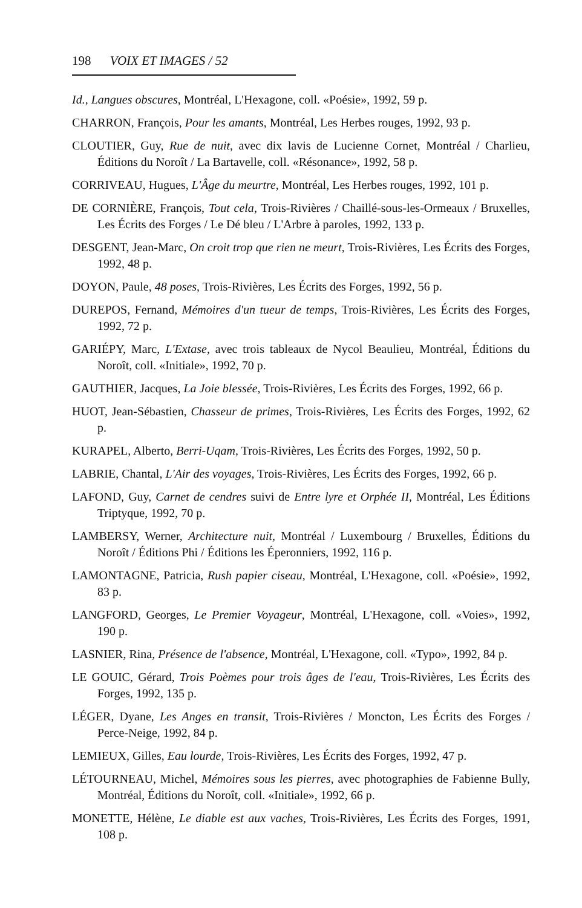198 VOIX ET IMAGES / 52
Id., Langues obscures, Montréal, L'Hexagone, coll. «Poésie», 1992, 59 p.
CHARRON, François, Pour les amants, Montréal, Les Herbes rouges, 1992, 93 p.
CLOUTIER, Guy, Rue de nuit, avec dix lavis de Lucienne Cornet, Montréal / Charlieu, Éditions du Noroît / La Bartavelle, coll. «Résonance», 1992, 58 p.
CORRIVEAU, Hugues, L'Âge du meurtre, Montréal, Les Herbes rouges, 1992, 101 p.
DE CORNIÈRE, François, Tout cela, Trois-Rivières / Chaillé-sous-les-Ormeaux / Bruxelles, Les Écrits des Forges / Le Dé bleu / L'Arbre à paroles, 1992, 133 p.
DESGENT, Jean-Marc, On croit trop que rien ne meurt, Trois-Rivières, Les Écrits des Forges, 1992, 48 p.
DOYON, Paule, 48 poses, Trois-Rivières, Les Écrits des Forges, 1992, 56 p.
DUREPOS, Fernand, Mémoires d'un tueur de temps, Trois-Rivières, Les Écrits des Forges, 1992, 72 p.
GARIÉPY, Marc, L'Extase, avec trois tableaux de Nycol Beaulieu, Montréal, Éditions du Noroît, coll. «Initiale», 1992, 70 p.
GAUTHIER, Jacques, La Joie blessée, Trois-Rivières, Les Écrits des Forges, 1992, 66 p.
HUOT, Jean-Sébastien, Chasseur de primes, Trois-Rivières, Les Écrits des Forges, 1992, 62 p.
KURAPEL, Alberto, Berri-Uqam, Trois-Rivières, Les Écrits des Forges, 1992, 50 p.
LABRIE, Chantal, L'Air des voyages, Trois-Rivières, Les Écrits des Forges, 1992, 66 p.
LAFOND, Guy, Carnet de cendres suivi de Entre lyre et Orphée II, Montréal, Les Éditions Triptyque, 1992, 70 p.
LAMBERSY, Werner, Architecture nuit, Montréal / Luxembourg / Bruxelles, Éditions du Noroît / Éditions Phi / Éditions les Éperonniers, 1992, 116 p.
LAMONTAGNE, Patricia, Rush papier ciseau, Montréal, L'Hexagone, coll. «Poésie», 1992, 83 p.
LANGFORD, Georges, Le Premier Voyageur, Montréal, L'Hexagone, coll. «Voies», 1992, 190 p.
LASNIER, Rina, Présence de l'absence, Montréal, L'Hexagone, coll. «Typo», 1992, 84 p.
LE GOUIC, Gérard, Trois Poèmes pour trois âges de l'eau, Trois-Rivières, Les Écrits des Forges, 1992, 135 p.
LÉGER, Dyane, Les Anges en transit, Trois-Rivières / Moncton, Les Écrits des Forges / Perce-Neige, 1992, 84 p.
LEMIEUX, Gilles, Eau lourde, Trois-Rivières, Les Écrits des Forges, 1992, 47 p.
LÉTOURNEAU, Michel, Mémoires sous les pierres, avec photographies de Fabienne Bully, Montréal, Éditions du Noroît, coll. «Initiale», 1992, 66 p.
MONETTE, Hélène, Le diable est aux vaches, Trois-Rivières, Les Écrits des Forges, 1991, 108 p.